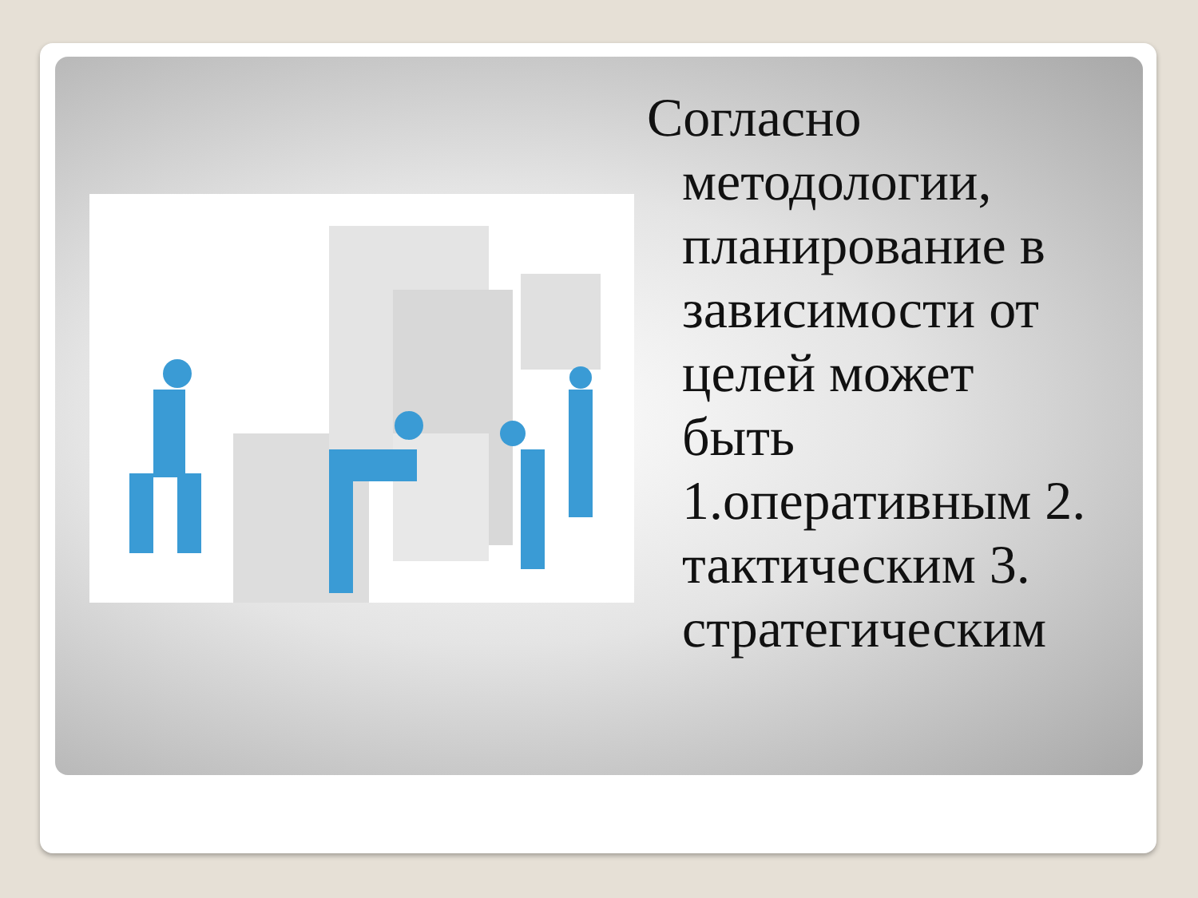Согласно методологии, планирование в зависимости от целей может быть 1.оперативным 2. тактическим 3. стратегическим